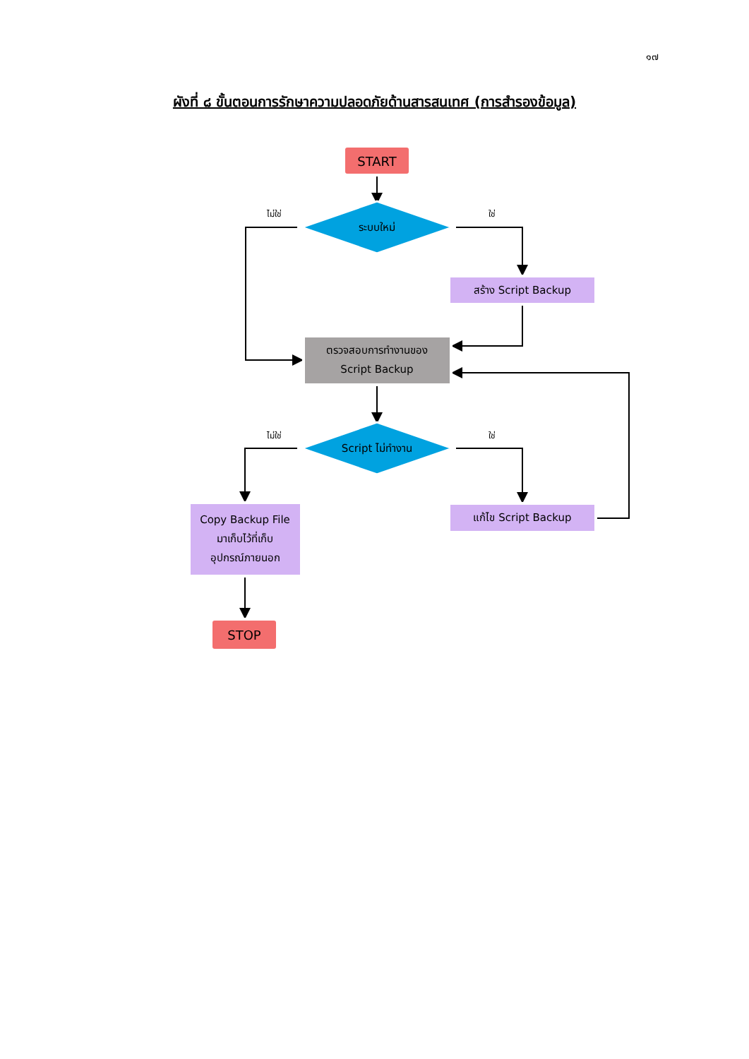๑๗
ผังที่ ๘ ขั้นตอนการรักษาความปลอดภัยด้านสารสนเทศ (การสำรองข้อมูล)
START
ไม่ใช่
ใช่
ระบบใหม่
สร้าง Script Backup
ตรวจสอบการทำงานของ
Script Backup
ไม่ใช่
ใช่
Script ไม่ทำงาน
Copy Backup File
มาเก็บไว้ที่เก็บ
อุปกรณ์ภายนอก
แก้ไข Script Backup
STOP